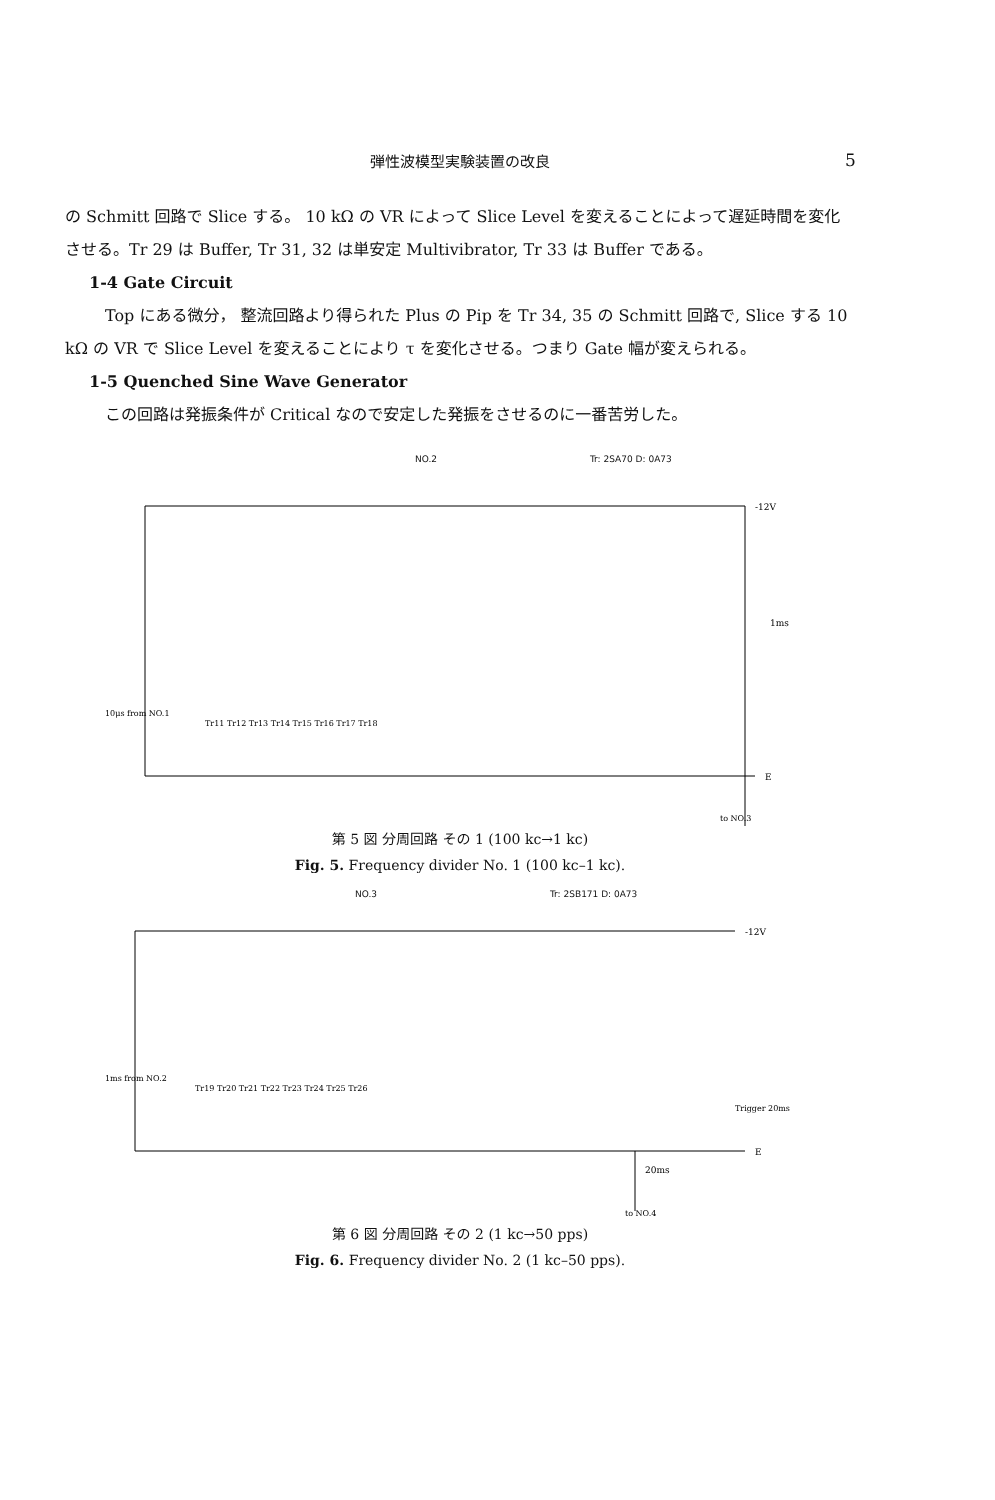弾性波模型実験装置の改良 5
の Schmitt 回路で Slice する。 10 kΩ の VR によって Slice Level を変えることによって遅延時間を変化させる。Tr 29 は Buffer, Tr 31, 32 は単安定 Multivibrator, Tr 33 は Buffer である。
1-4 Gate Circuit
Top にある微分， 整流回路より得られた Plus の Pip を Tr 34, 35 の Schmitt 回路で, Slice する 10 kΩ の VR で Slice Level を変えることにより τ を変化させる。つまり Gate 幅が変えられる。
1-5 Quenched Sine Wave Generator
この回路は発振条件が Critical なので安定した発振をさせるのに一番苦労した。
NO.2 Tr: 2SA70 D: 0A73
-12V
E
10μs from NO.1
1ms
to NO.3
Tr11 Tr12 Tr13 Tr14 Tr15 Tr16 Tr17 Tr18
第 5 図 分周回路 その 1 (100 kc→1 kc)
Fig. 5. Frequency divider No. 1 (100 kc–1 kc).
NO.3 Tr: 2SB171 D: 0A73
-12V
E
1ms from NO.2
Trigger 20ms
20ms
to NO.4
Tr19 Tr20 Tr21 Tr22 Tr23 Tr24 Tr25 Tr26
第 6 図 分周回路 その 2 (1 kc→50 pps)
Fig. 6. Frequency divider No. 2 (1 kc–50 pps).